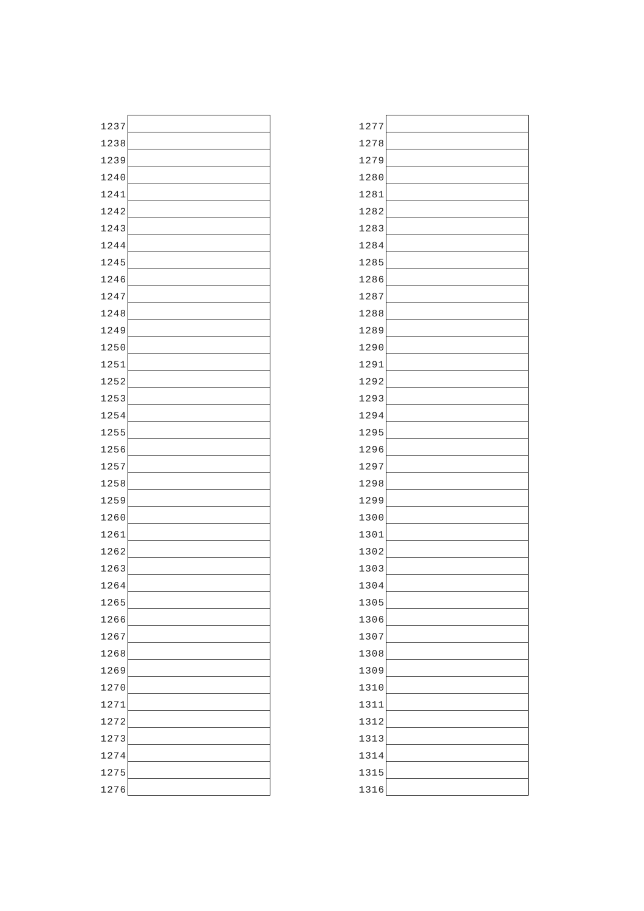| 1237 | |
| 1238 | |
| 1239 | |
| 1240 | |
| 1241 | |
| 1242 | |
| 1243 | |
| 1244 | |
| 1245 | |
| 1246 | |
| 1247 | |
| 1248 | |
| 1249 | |
| 1250 | |
| 1251 | |
| 1252 | |
| 1253 | |
| 1254 | |
| 1255 | |
| 1256 | |
| 1257 | |
| 1258 | |
| 1259 | |
| 1260 | |
| 1261 | |
| 1262 | |
| 1263 | |
| 1264 | |
| 1265 | |
| 1266 | |
| 1267 | |
| 1268 | |
| 1269 | |
| 1270 | |
| 1271 | |
| 1272 | |
| 1273 | |
| 1274 | |
| 1275 | |
| 1276 | |
| 1277 | |
| 1278 | |
| 1279 | |
| 1280 | |
| 1281 | |
| 1282 | |
| 1283 | |
| 1284 | |
| 1285 | |
| 1286 | |
| 1287 | |
| 1288 | |
| 1289 | |
| 1290 | |
| 1291 | |
| 1292 | |
| 1293 | |
| 1294 | |
| 1295 | |
| 1296 | |
| 1297 | |
| 1298 | |
| 1299 | |
| 1300 | |
| 1301 | |
| 1302 | |
| 1303 | |
| 1304 | |
| 1305 | |
| 1306 | |
| 1307 | |
| 1308 | |
| 1309 | |
| 1310 | |
| 1311 | |
| 1312 | |
| 1313 | |
| 1314 | |
| 1315 | |
| 1316 | |